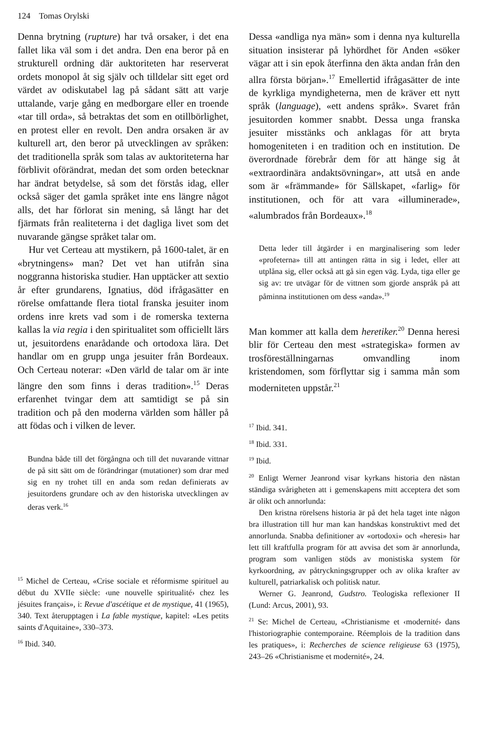124 Tomas Orylski
Denna brytning (rupture) har två orsaker, i det ena fallet lika väl som i det andra. Den ena beror på en strukturell ordning där auktoriteten har reserverat ordets monopol åt sig själv och tilldelar sitt eget ord värdet av odiskutabel lag på sådant sätt att varje uttalande, varje gång en medborgare eller en troende «tar till orda», så betraktas det som en otillbörlighet, en protest eller en revolt. Den andra orsaken är av kulturell art, den beror på utvecklingen av språken: det traditionella språk som talas av auktoriteterna har förblivit oförändrat, medan det som orden betecknar har ändrat betydelse, så som det förstås idag, eller också säger det gamla språket inte ens längre något alls, det har förlorat sin mening, så långt har det fjärmats från realiteterna i det dagliga livet som det nuvarande gängse språket talar om.
Hur vet Certeau att mystikern, på 1600-talet, är en «brytningens» man? Det vet han utifrån sina noggranna historiska studier. Han upptäcker att sextio år efter grundarens, Ignatius, död ifrågasätter en rörelse omfattande flera tiotal franska jesuiter inom ordens inre krets vad som i de romerska texterna kallas la via regia i den spiritualitet som officiellt lärs ut, jesuitordens enarådande och ortodoxa lära. Det handlar om en grupp unga jesuiter från Bordeaux. Och Certeau noterar: «Den värld de talar om är inte längre den som finns i deras tradition».<sup>15</sup> Deras erfarenhet tvingar dem att samtidigt se på sin tradition och på den moderna världen som håller på att födas och i vilken de lever.
Bundna både till det förgångna och till det nuvarande vittnar de på sitt sätt om de förändringar (mutationer) som drar med sig en ny trohet till en anda som redan definierats av jesuitordens grundare och av den historiska utvecklingen av deras verk.<sup>16</sup>
<sup>15</sup> Michel de Certeau, «Crise sociale et réformisme spirituel au début du XVIIe siècle: ‹une nouvelle spiritualité› chez les jésuites français», i: Revue d'ascétique et de mystique, 41 (1965), 340. Text återupptagen i La fable mystique, kapitel: «Les petits saints d'Aquitaine», 330–373.
<sup>16</sup> Ibid. 340.
Dessa «andliga nya män» som i denna nya kulturella situation insisterar på lyhördhet för Anden «söker vägar att i sin epok återfinna den äkta andan från den allra första början».<sup>17</sup> Emellertid ifrågasätter de inte de kyrkliga myndigheterna, men de kräver ett nytt språk (language), «ett andens språk». Svaret från jesuitorden kommer snabbt. Dessa unga franska jesuiter misstänks och anklagas för att bryta homogeniteten i en tradition och en institution. De överordnade förebrår dem för att hänge sig åt «extraordinära andaktsövningar», att utså en ande som är «främmande» för Sällskapet, «farlig» för institutionen, och för att vara «illuminerade», «alumbrados från Bordeaux».<sup>18</sup>
Detta leder till åtgärder i en marginalisering som leder «profeterna» till att antingen rätta in sig i ledet, eller att utplåna sig, eller också att gå sin egen väg. Lyda, tiga eller ge sig av: tre utvägar för de vittnen som gjorde anspråk på att påminna institutionen om dess «anda».<sup>19</sup>
Man kommer att kalla dem heretiker.<sup>20</sup> Denna heresi blir för Certeau den mest «strategiska» formen av trosföreställningarnas omvandling inom kristendomen, som förflyttar sig i samma mån som moderniteten uppstår.<sup>21</sup>
<sup>17</sup> Ibid. 341.
<sup>18</sup> Ibid. 331.
<sup>19</sup> Ibid.
<sup>20</sup> Enligt Werner Jeanrond visar kyrkans historia den nästan ständiga svårigheten att i gemenskapens mitt acceptera det som är olikt och annorlunda:
Den kristna rörelsens historia är på det hela taget inte någon bra illustration till hur man kan handskas konstruktivt med det annorlunda. Snabba definitioner av «ortodoxi» och «heresi» har lett till kraftfulla program för att avvisa det som är annorlunda, program som vanligen stöds av monistiska system för kyrkoordning, av påtryckningsgrupper och av olika krafter av kulturell, patriarkalisk och politisk natur.
Werner G. Jeanrond, Gudstro. Teologiska reflexioner II (Lund: Arcus, 2001), 93.
<sup>21</sup> Se: Michel de Certeau, «Christianisme et ‹modernité› dans l'historiographie contemporaine. Réemplois de la tradition dans les pratiques», i: Recherches de science religieuse 63 (1975), 243–26 «Christianisme et modernité», 24.